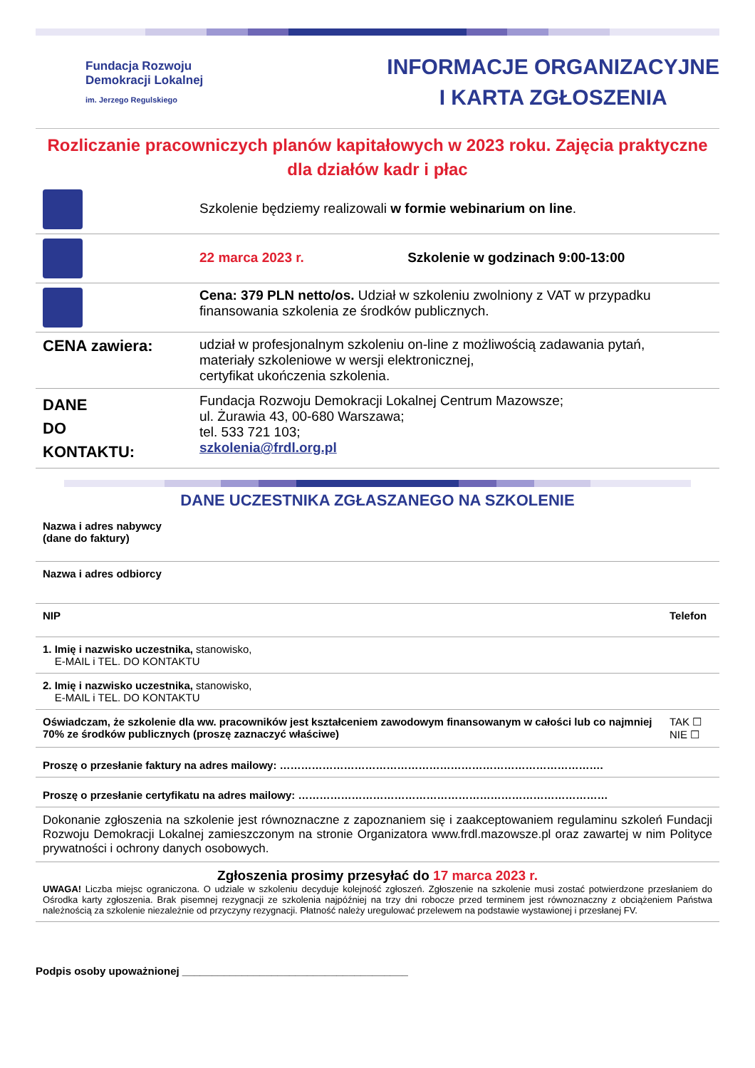Fundacja Rozwoju
Demokracji Lokalnej
im. Jerzego Regulskiego
INFORMACJE ORGANIZACYJNE
I KARTA ZGŁOSZENIA
Rozliczanie pracowniczych planów kapitałowych w 2023 roku. Zajęcia praktyczne dla działów kadr i płac
| | Szkolenie będziemy realizowali w formie webinarium on line . |
| | 22 marca 2023 r. Szkolenie w godzinach 9:00-13:00 |
| | Cena: 379 PLN netto/os. Udział w szkoleniu zwolniony z VAT w przypadku finansowania szkolenia ze środków publicznych. |
| CENA zawiera: | udział w profesjonalnym szkoleniu on-line z możliwością zadawania pytań, materiały szkoleniowe w wersji elektronicznej, certyfikat ukończenia szkolenia. |
| DANE DO KONTAKTU: | Fundacja Rozwoju Demokracji Lokalnej Centrum Mazowsze; ul. Żurawia 43, 00-680 Warszawa; tel. 533 721 103; szkolenia@frdl.org.pl |
DANE UCZESTNIKA ZGŁASZANEGO NA SZKOLENIE
| Nazwa i adres nabywcy (dane do faktury) | |
| Nazwa i adres odbiorcy | |
| NIP | Telefon |
| 1. Imię i nazwisko uczestnika, stanowisko, E-MAIL i TEL. DO KONTAKTU | |
| 2. Imię i nazwisko uczestnika, stanowisko, E-MAIL i TEL. DO KONTAKTU | |
| Oświadczam, że szkolenie dla ww. pracowników jest kształceniem zawodowym finansowanym w całości lub co najmniej 70% ze środków publicznych (proszę zaznaczyć właściwe) | TAK ☐ NIE ☐ |
| Proszę o przesłanie faktury na adres mailowy: ………………………………………………………………………………. | |
| Proszę o przesłanie certyfikatu na adres mailowy: …………………………………………………………………………… | |
| Dokonanie zgłoszenia na szkolenie jest równoznaczne z zapoznaniem się i zaakceptowaniem regulaminu szkoleń Fundacji Rozwoju Demokracji Lokalnej zamieszczonym na stronie Organizatora www.frdl.mazowsze.pl oraz zawartej w nim Polityce prywatności i ochrony danych osobowych. | |
| Zgłoszenia prosimy przesyłać do 17 marca 2023 r. UWAGA! Liczba miejsc ograniczona. O udziale w szkoleniu decyduje kolejność zgłoszeń. Zgłoszenie na szkolenie musi zostać potwierdzone przesłaniem do Ośrodka karty zgłoszenia. Brak pisemnej rezygnacji ze szkolenia najpóźniej na trzy dni robocze przed terminem jest równoznaczny z obciążeniem Państwa należnością za szkolenie niezależnie od przyczyny rezygnacji. Płatność należy uregulować przelewem na podstawie wystawionej i przesłanej FV. | |
Podpis osoby upoważnionej ______________________________________